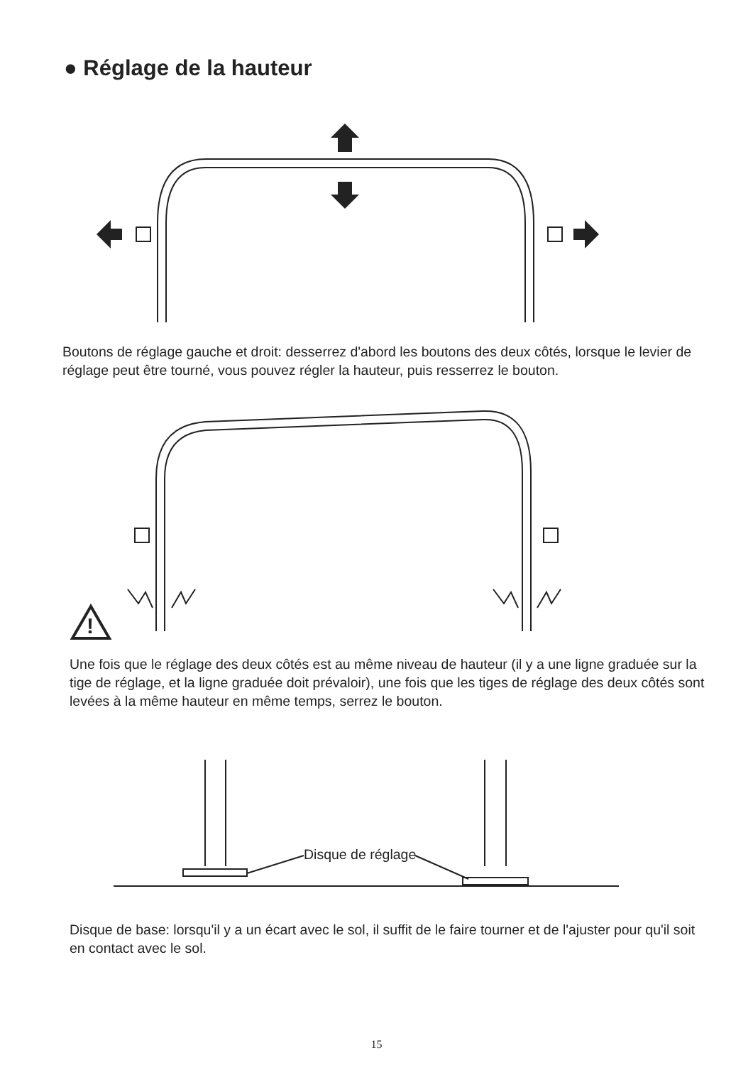● Réglage de la hauteur
Boutons de réglage gauche et droit: desserrez d'abord les boutons des deux côtés, lorsque le levier de réglage peut être tourné, vous pouvez régler la hauteur, puis resserrez le bouton.
!
Une fois que le réglage des deux côtés est au même niveau de hauteur (il y a une ligne graduée sur la tige de réglage, et la ligne graduée doit prévaloir), une fois que les tiges de réglage des deux côtés sont levées à la même hauteur en même temps, serrez le bouton.
Disque de réglage
Disque de base: lorsqu'il y a un écart avec le sol, il suffit de le faire tourner et de l'ajuster pour qu'il soit en contact avec le sol.
15